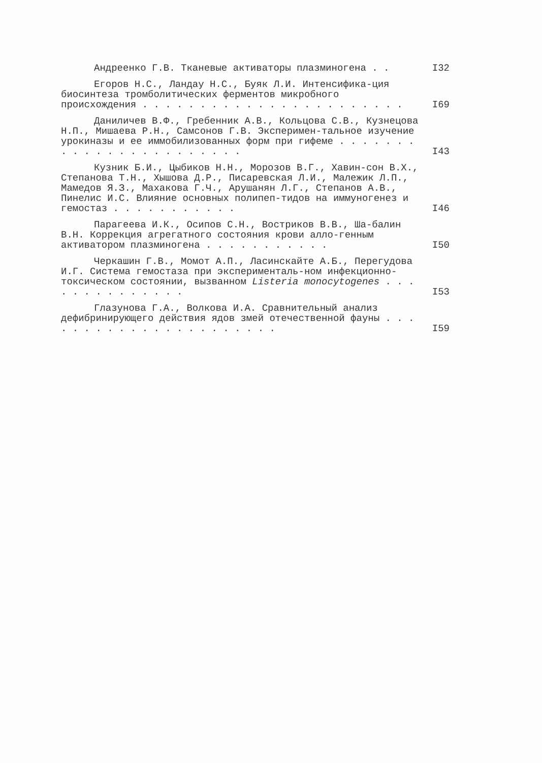Андреенко Г.В. Тканевые активаторы плазминогена . .
I32
Егоров Н.С., Ландау Н.С., Буяк Л.И. Интенсифика-ция биосинтеза тромболитических ферментов микробного происхождения . . . . . . . . . . . . . . . . . . . . . . .
I69
Даниличев В.Ф., Гребенник А.В., Кольцова С.В., Кузнецова Н.П., Мишаева Р.Н., Самсонов Г.В. Эксперимен-тальное изучение урокиназы и ее иммобилизованных форм при гифеме . . . . . . . . . . . . . . . . . . . . . . .
I43
Кузник Б.И., Цыбиков Н.Н., Морозов В.Г., Хавин-сон В.Х., Степанова Т.Н., Хышова Д.Р., Писаревская Л.И., Малежик Л.П., Мамедов Я.З., Махакова Г.Ч., Арушанян Л.Г., Степанов А.В., Пинелис И.С. Влияние основных полипеп-тидов на иммуногенез и гемостаз . . . . . . . . . . .
I46
Парагеева И.К., Осипов С.Н., Востриков В.В., Ша-балин В.Н. Коррекция агрегатного состояния крови алло-генным активатором плазминогена . . . . . . . . . . .
I50
Черкашин Г.В., Момот А.П., Ласинскайте А.Б., Перегудова И.Г. Система гемостаза при эксперименталь-ном инфекционно-токсическом состоянии, вызванном Listeria monocytogenes . . . . . . . . . . . . . .
I53
Глазунова Г.А., Волкова И.А. Сравнительный анализ дефибринирующего действия ядов змей отечественной фауны . . . . . . . . . . . . . . . . . . . . . .
I59